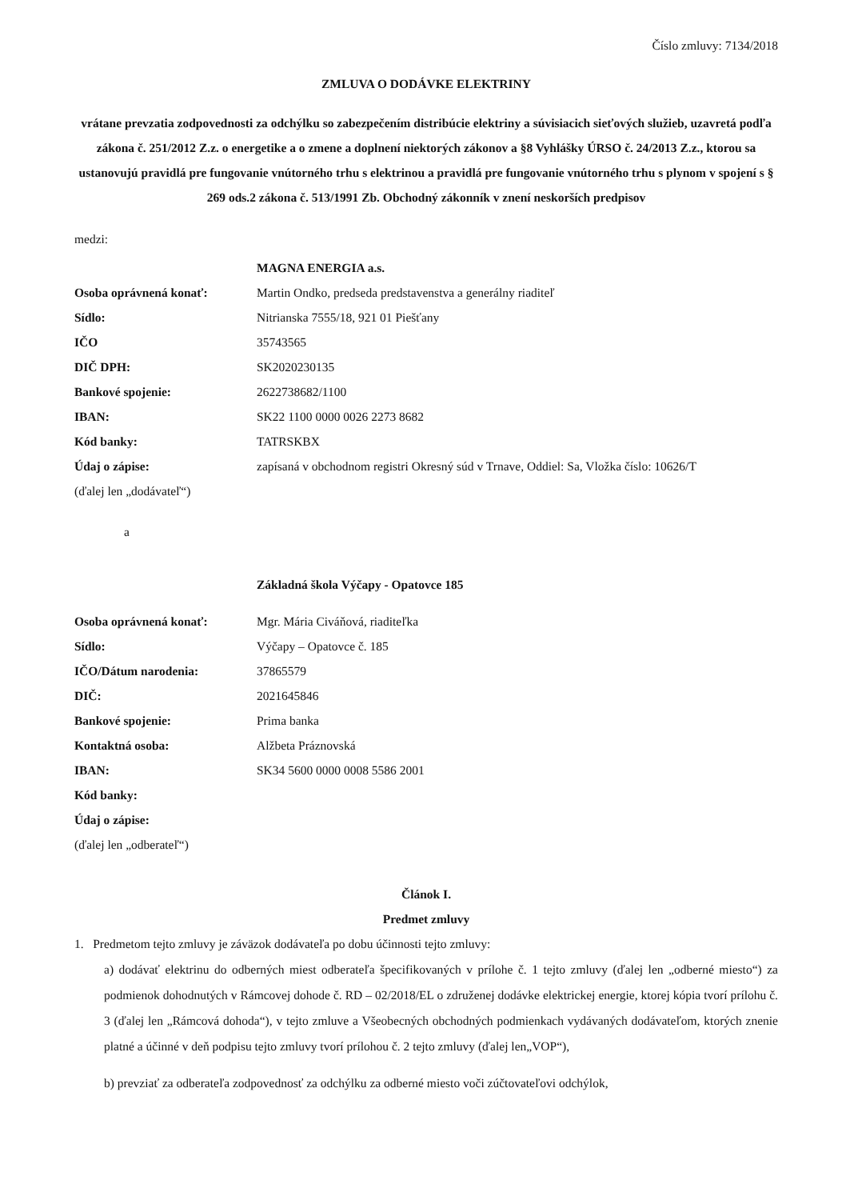Číslo zmluvy: 7134/2018
ZMLUVA O DODÁVKE ELEKTRINY
vrátane prevzatia zodpovednosti za odchýlku so zabezpečením distribúcie elektriny a súvisiacich sieťových služieb, uzavretá podľa zákona č. 251/2012 Z.z. o energetike a o zmene a doplnení niektorých zákonov a §8 Vyhlášky ÚRSO č. 24/2013 Z.z., ktorou sa ustanovujú pravidlá pre fungovanie vnútorného trhu s elektrinou a pravidlá pre fungovanie vnútorného trhu s plynom v spojení s § 269 ods.2 zákona č. 513/1991 Zb. Obchodný zákonník v znení neskorších predpisov
medzi:
| | MAGNA ENERGIA a.s. |
| Osoba oprávnená konať: | Martin Ondko, predseda predstavenstva a generálny riaditeľ |
| Sídlo: | Nitrianska 7555/18, 921 01 Piešťany |
| IČO | 35743565 |
| DIČ DPH: | SK2020230135 |
| Bankové spojenie: | 2622738682/1100 |
| IBAN: | SK22 1100 0000 0026 2273 8682 |
| Kód banky: | TATRSKBX |
| Údaj o zápise: | zapísaná v obchodnom registri Okresný súd v Trnave, Oddiel: Sa, Vložka číslo: 10626/T |
| (ďalej len „dodávateľ“) | |
a
Základná škola Výčapy - Opatovce 185
| Osoba oprávnená konať: | Mgr. Mária Civáňová, riaditeľka |
| Sídlo: | Výčapy – Opatovce č. 185 |
| IČO/Dátum narodenia: | 37865579 |
| DIČ: | 2021645846 |
| Bankové spojenie: | Prima banka |
| Kontaktná osoba: | Alžbeta Práznovská |
| IBAN: | SK34 5600 0000 0008 5586 2001 |
| Kód banky: | |
| Údaj o zápise: | |
| (ďalej len „odberateľ“) | |
Článok I.
Predmet zmluvy
1. Predmetom tejto zmluvy je záväzok dodávateľa po dobu účinnosti tejto zmluvy:
a) dodávať elektrinu do odberných miest odberateľa špecifikovaných v prílohe č. 1 tejto zmluvy (ďalej len „odberné miesto“) za podmienok dohodnutých v Rámcovej dohode č. RD – 02/2018/EL o združenej dodávke elektrickej energie, ktorej kópia tvorí prílohu č. 3 (ďalej len „Rámcová dohoda“), v tejto zmluve a Všeobecných obchodných podmienkach vydávaných dodávateľom, ktorých znenie platné a účinné v deň podpisu tejto zmluvy tvorí prílohou č. 2 tejto zmluvy (ďalej len„VOP“),
b) prevziať za odberateľa zodpovednosť za odchýlku za odberné miesto voči zúčtovateľovi odchýlok,